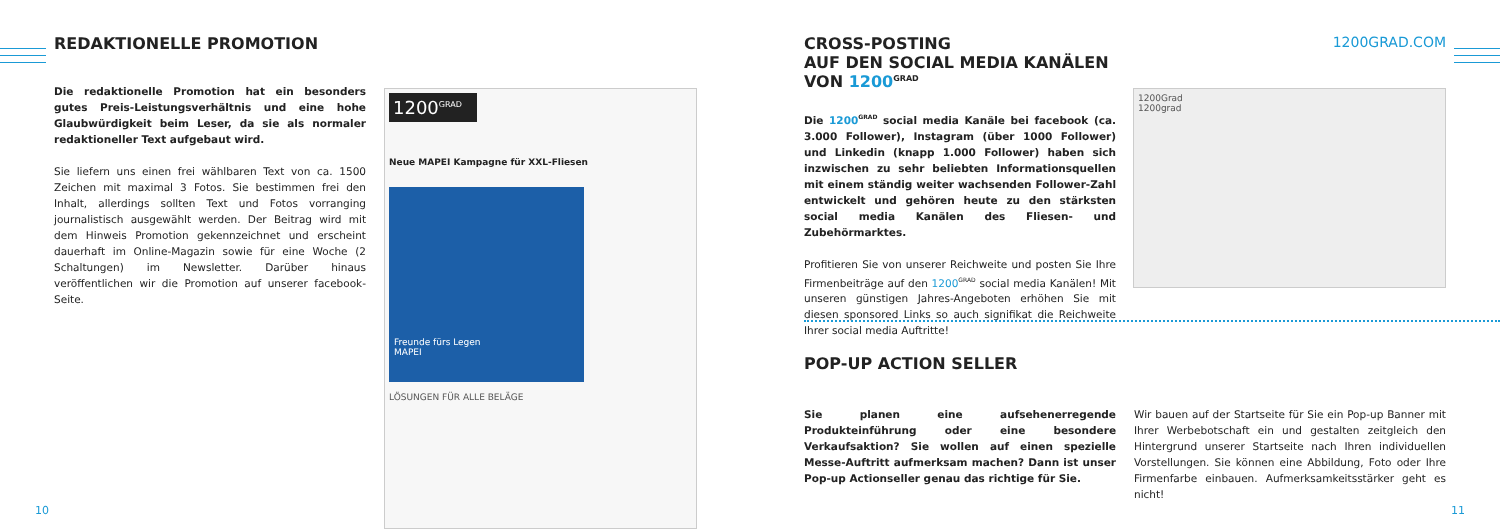REDAKTIONELLE PROMOTION
Die redaktionelle Promotion hat ein besonders gutes Preis-Leistungsverhältnis und eine hohe Glaubwürdigkeit beim Leser, da sie als normaler redaktioneller Text aufgebaut wird.
Sie liefern uns einen frei wählbaren Text von ca. 1500 Zeichen mit maximal 3 Fotos. Sie bestimmen frei den Inhalt, allerdings sollten Text und Fotos vorranging journalistisch ausgewählt werden. Der Beitrag wird mit dem Hinweis Promotion gekennzeichnet und erscheint dauerhaft im Online-Magazin sowie für eine Woche (2 Schaltungen) im Newsletter. Darüber hinaus veröffentlichen wir die Promotion auf unserer facebook-Seite.
1200<sup>GRAD</sup>
Neue MAPEI Kampagne für XXL-Fliesen
Freunde fürs Legen
MAPEI
LÖSUNGEN FÜR ALLE BELÄGE
10
1200GRAD.COM
CROSS-POSTING
AUF DEN SOCIAL MEDIA KANÄLEN VON 1200<sup>GRAD</sup>
Die 1200<sup>GRAD</sup> social media Kanäle bei facebook (ca. 3.000 Follower), Instagram (über 1000 Follower) und Linkedin (knapp 1.000 Follower) haben sich inzwischen zu sehr beliebten Informationsquellen mit einem ständig weiter wachsenden Follower-Zahl entwickelt und gehören heute zu den stärksten social media Kanälen des Fliesen- und Zubehörmarktes.
Profitieren Sie von unserer Reichweite und posten Sie Ihre Firmenbeiträge auf den 1200<sup>GRAD</sup> social media Kanälen! Mit unseren günstigen Jahres-Angeboten erhöhen Sie mit diesen sponsored Links so auch signifikat die Reichweite Ihrer social media Auftritte!
1200Grad
1200grad
POP-UP ACTION SELLER
Sie planen eine aufsehenerregende Produkteinführung oder eine besondere Verkaufsaktion? Sie wollen auf einen spezielle Messe-Auftritt aufmerksam machen? Dann ist unser Pop-up Actionseller genau das richtige für Sie.
Wir bauen auf der Startseite für Sie ein Pop-up Banner mit Ihrer Werbebotschaft ein und gestalten zeitgleich den Hintergrund unserer Startseite nach Ihren individuellen Vorstellungen. Sie können eine Abbildung, Foto oder Ihre Firmenfarbe einbauen. Aufmerksamkeitsstärker geht es nicht!
11